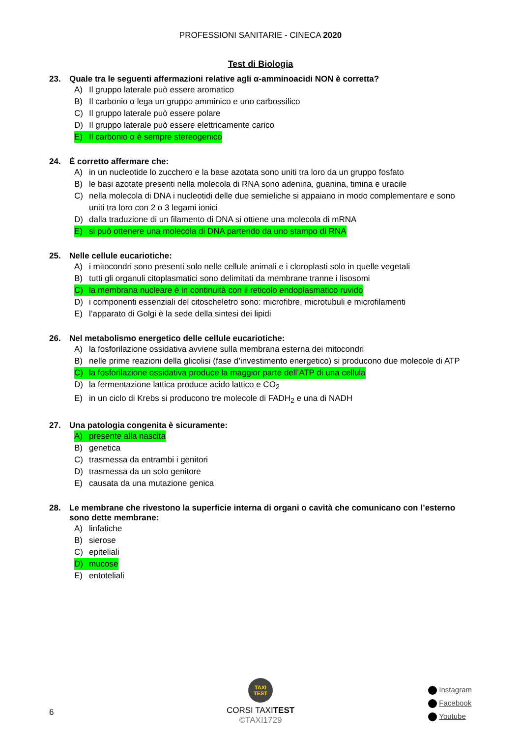PROFESSIONI SANITARIE - CINECA 2020
Test di Biologia
23. Quale tra le seguenti affermazioni relative agli α-amminoacidi NON è corretta?
A) Il gruppo laterale può essere aromatico
B) Il carbonio α lega un gruppo amminico e uno carbossilico
C) Il gruppo laterale può essere polare
D) Il gruppo laterale può essere elettricamente carico
E) Il carbonio α è sempre stereogenico
24. È corretto affermare che:
A) in un nucleotide lo zucchero e la base azotata sono uniti tra loro da un gruppo fosfato
B) le basi azotate presenti nella molecola di RNA sono adenina, guanina, timina e uracile
C) nella molecola di DNA i nucleotidi delle due semieliche si appaiano in modo complementare e sono uniti tra loro con 2 o 3 legami ionici
D) dalla traduzione di un filamento di DNA si ottiene una molecola di mRNA
E) si può ottenere una molecola di DNA partendo da uno stampo di RNA
25. Nelle cellule eucariotiche:
A) i mitocondri sono presenti solo nelle cellule animali e i cloroplasti solo in quelle vegetali
B) tutti gli organuli citoplasmatici sono delimitati da membrane tranne i lisosomi
C) la membrana nucleare è in continuità con il reticolo endoplasmatico ruvido
D) i componenti essenziali del citoscheletro sono: microfibre, microtubuli e microfilamenti
E) l’apparato di Golgi è la sede della sintesi dei lipidi
26. Nel metabolismo energetico delle cellule eucariotiche:
A) la fosforilazione ossidativa avviene sulla membrana esterna dei mitocondri
B) nelle prime reazioni della glicolisi (fase d’investimento energetico) si producono due molecole di ATP
C) la fosforilazione ossidativa produce la maggior parte dell’ATP di una cellula
D) la fermentazione lattica produce acido lattico e CO<sub>2</sub>
E) in un ciclo di Krebs si producono tre molecole di FADH<sub>2</sub> e una di NADH
27. Una patologia congenita è sicuramente:
A) presente alla nascita
B) genetica
C) trasmessa da entrambi i genitori
D) trasmessa da un solo genitore
E) causata da una mutazione genica
28. Le membrane che rivestono la superficie interna di organi o cavità che comunicano con l’esterno sono dette membrane:
A) linfatiche
B) sierose
C) epiteliali
D) mucose
E) entoteliali
6
TAXI TEST
CORSI TAXITEST
©TAXI1729
Instagram
Facebook
Youtube